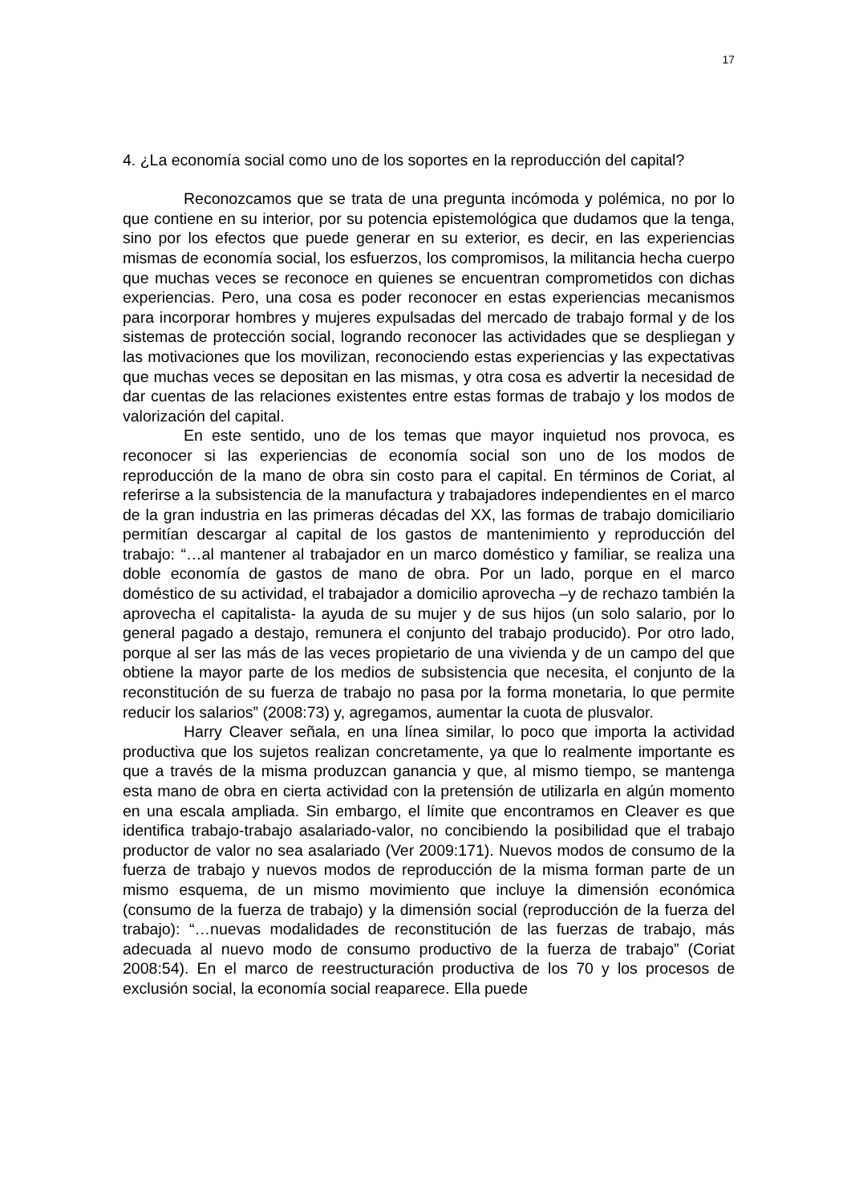17
4. ¿La economía social como uno de los soportes en la reproducción del capital?
Reconozcamos que se trata de una pregunta incómoda y polémica, no por lo que contiene en su interior, por su potencia epistemológica que dudamos que la tenga, sino por los efectos que puede generar en su exterior, es decir, en las experiencias mismas de economía social, los esfuerzos, los compromisos, la militancia hecha cuerpo que muchas veces se reconoce en quienes se encuentran comprometidos con dichas experiencias. Pero, una cosa es poder reconocer en estas experiencias mecanismos para incorporar hombres y mujeres expulsadas del mercado de trabajo formal y de los sistemas de protección social, logrando reconocer las actividades que se despliegan y las motivaciones que los movilizan, reconociendo estas experiencias y las expectativas que muchas veces se depositan en las mismas, y otra cosa es advertir la necesidad de dar cuentas de las relaciones existentes entre estas formas de trabajo y los modos de valorización del capital.
En este sentido, uno de los temas que mayor inquietud nos provoca, es reconocer si las experiencias de economía social son uno de los modos de reproducción de la mano de obra sin costo para el capital. En términos de Coriat, al referirse a la subsistencia de la manufactura y trabajadores independientes en el marco de la gran industria en las primeras décadas del XX, las formas de trabajo domiciliario permitían descargar al capital de los gastos de mantenimiento y reproducción del trabajo: “…al mantener al trabajador en un marco doméstico y familiar, se realiza una doble economía de gastos de mano de obra. Por un lado, porque en el marco doméstico de su actividad, el trabajador a domicilio aprovecha –y de rechazo también la aprovecha el capitalista- la ayuda de su mujer y de sus hijos (un solo salario, por lo general pagado a destajo, remunera el conjunto del trabajo producido). Por otro lado, porque al ser las más de las veces propietario de una vivienda y de un campo del que obtiene la mayor parte de los medios de subsistencia que necesita, el conjunto de la reconstitución de su fuerza de trabajo no pasa por la forma monetaria, lo que permite reducir los salarios” (2008:73) y, agregamos, aumentar la cuota de plusvalor.
Harry Cleaver señala, en una línea similar, lo poco que importa la actividad productiva que los sujetos realizan concretamente, ya que lo realmente importante es que a través de la misma produzcan ganancia y que, al mismo tiempo, se mantenga esta mano de obra en cierta actividad con la pretensión de utilizarla en algún momento en una escala ampliada. Sin embargo, el límite que encontramos en Cleaver es que identifica trabajo-trabajo asalariado-valor, no concibiendo la posibilidad que el trabajo productor de valor no sea asalariado (Ver 2009:171). Nuevos modos de consumo de la fuerza de trabajo y nuevos modos de reproducción de la misma forman parte de un mismo esquema, de un mismo movimiento que incluye la dimensión económica (consumo de la fuerza de trabajo) y la dimensión social (reproducción de la fuerza del trabajo): “…nuevas modalidades de reconstitución de las fuerzas de trabajo, más adecuada al nuevo modo de consumo productivo de la fuerza de trabajo” (Coriat 2008:54). En el marco de reestructuración productiva de los 70 y los procesos de exclusión social, la economía social reaparece. Ella puede